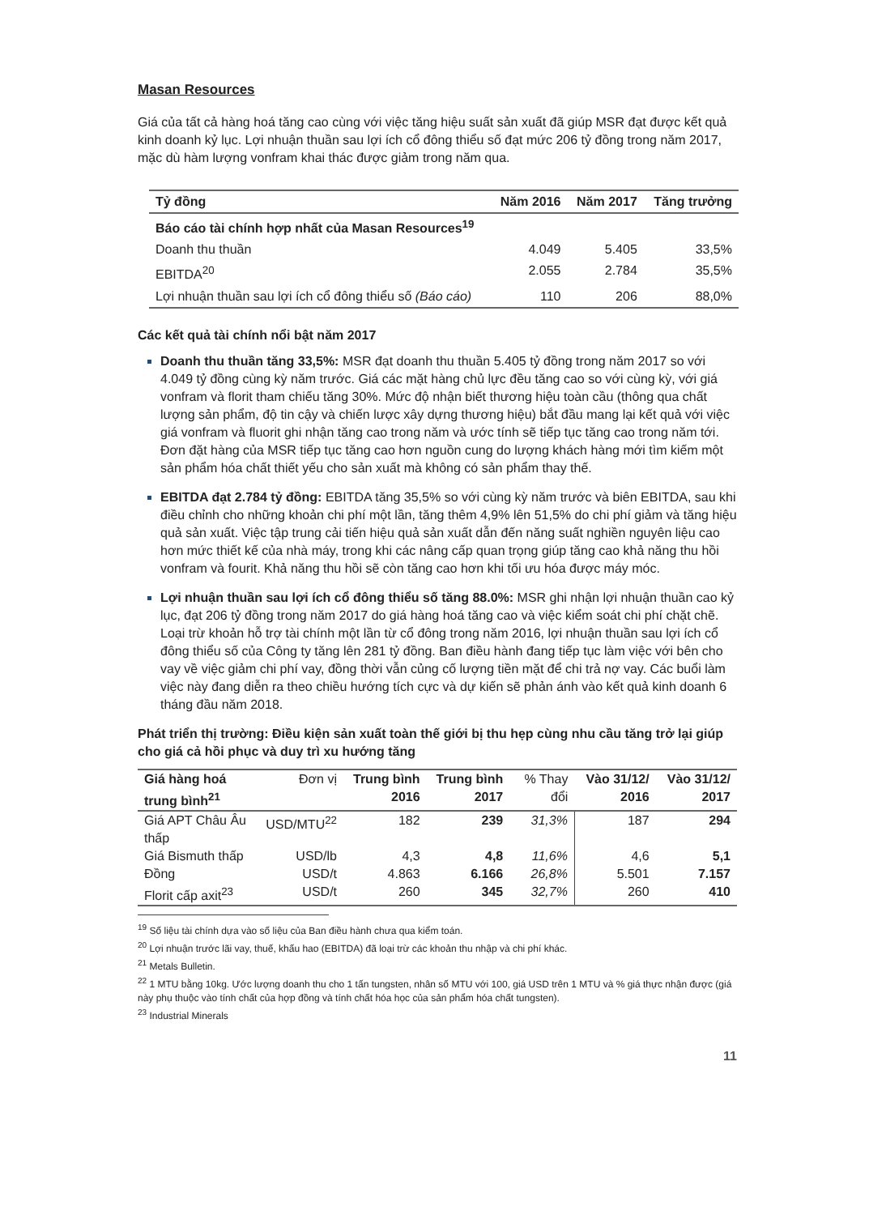Masan Resources
Giá của tất cả hàng hoá tăng cao cùng với việc tăng hiệu suất sản xuất đã giúp MSR đạt được kết quả kinh doanh kỷ lục. Lợi nhuận thuần sau lợi ích cổ đông thiểu số đạt mức 206 tỷ đồng trong năm 2017, mặc dù hàm lượng vonfram khai thác được giảm trong năm qua.
| Tỷ đồng | Năm 2016 | Năm 2017 | Tăng trưởng |
| --- | --- | --- | --- |
| Báo cáo tài chính hợp nhất của Masan Resources<sup>19</sup> | | | |
| Doanh thu thuần | 4.049 | 5.405 | 33,5% |
| EBITDA<sup>20</sup> | 2.055 | 2.784 | 35,5% |
| Lợi nhuận thuần sau lợi ích cổ đông thiểu số (Báo cáo) | 110 | 206 | 88,0% |
Các kết quả tài chính nổi bật năm 2017
Doanh thu thuần tăng 33,5%: MSR đạt doanh thu thuần 5.405 tỷ đồng trong năm 2017 so với 4.049 tỷ đồng cùng kỳ năm trước. Giá các mặt hàng chủ lực đều tăng cao so với cùng kỳ, với giá vonfram và florit tham chiếu tăng 30%. Mức độ nhận biết thương hiệu toàn cầu (thông qua chất lượng sản phẩm, độ tin cậy và chiến lược xây dựng thương hiệu) bắt đầu mang lại kết quả với việc giá vonfram và fluorit ghi nhận tăng cao trong năm và ước tính sẽ tiếp tục tăng cao trong năm tới. Đơn đặt hàng của MSR tiếp tục tăng cao hơn nguồn cung do lượng khách hàng mới tìm kiếm một sản phẩm hóa chất thiết yếu cho sản xuất mà không có sản phẩm thay thế.
EBITDA đạt 2.784 tỷ đồng: EBITDA tăng 35,5% so với cùng kỳ năm trước và biên EBITDA, sau khi điều chỉnh cho những khoản chi phí một lần, tăng thêm 4,9% lên 51,5% do chi phí giảm và tăng hiệu quả sản xuất. Việc tập trung cải tiến hiệu quả sản xuất dẫn đến năng suất nghiền nguyên liệu cao hơn mức thiết kế của nhà máy, trong khi các nâng cấp quan trọng giúp tăng cao khả năng thu hồi vonfram và fourit. Khả năng thu hồi sẽ còn tăng cao hơn khi tối ưu hóa được máy móc.
Lợi nhuận thuần sau lợi ích cổ đông thiểu số tăng 88.0%: MSR ghi nhận lợi nhuận thuần cao kỷ lục, đạt 206 tỷ đồng trong năm 2017 do giá hàng hoá tăng cao và việc kiểm soát chi phí chặt chẽ. Loại trừ khoản hỗ trợ tài chính một lần từ cổ đông trong năm 2016, lợi nhuận thuần sau lợi ích cổ đông thiểu số của Công ty tăng lên 281 tỷ đồng. Ban điều hành đang tiếp tục làm việc với bên cho vay về việc giảm chi phí vay, đồng thời vẫn củng cố lượng tiền mặt để chi trả nợ vay. Các buổi làm việc này đang diễn ra theo chiều hướng tích cực và dự kiến sẽ phản ánh vào kết quả kinh doanh 6 tháng đầu năm 2018.
Phát triển thị trường: Điều kiện sản xuất toàn thế giới bị thu hẹp cùng nhu cầu tăng trở lại giúp cho giá cả hồi phục và duy trì xu hướng tăng
| Giá hàng hoá trung bình<sup>21</sup> | Đơn vị | Trung bình 2016 | Trung bình 2017 | % Thay đổi | Vào 31/12/ 2016 | Vào 31/12/ 2017 |
| --- | --- | --- | --- | --- | --- | --- |
| Giá APT Châu Âu thấp | USD/MTU<sup>22</sup> | 182 | 239 | 31,3% | 187 | 294 |
| Giá Bismuth thấp | USD/lb | 4,3 | 4,8 | 11,6% | 4,6 | 5,1 |
| Đồng | USD/t | 4.863 | 6.166 | 26,8% | 5.501 | 7.157 |
| Florit cấp axit<sup>23</sup> | USD/t | 260 | 345 | 32,7% | 260 | 410 |
<sup>19</sup> Số liệu tài chính dựa vào số liệu của Ban điều hành chưa qua kiểm toán.
<sup>20</sup> Lợi nhuận trước lãi vay, thuế, khấu hao (EBITDA) đã loại trừ các khoản thu nhập và chi phí khác.
<sup>21</sup> Metals Bulletin.
<sup>22</sup> 1 MTU bằng 10kg. Ước lượng doanh thu cho 1 tấn tungsten, nhân số MTU với 100, giá USD trên 1 MTU và % giá thực nhận được (giá này phụ thuộc vào tính chất của hợp đồng và tính chất hóa học của sản phẩm hóa chất tungsten).
<sup>23</sup> Industrial Minerals
11